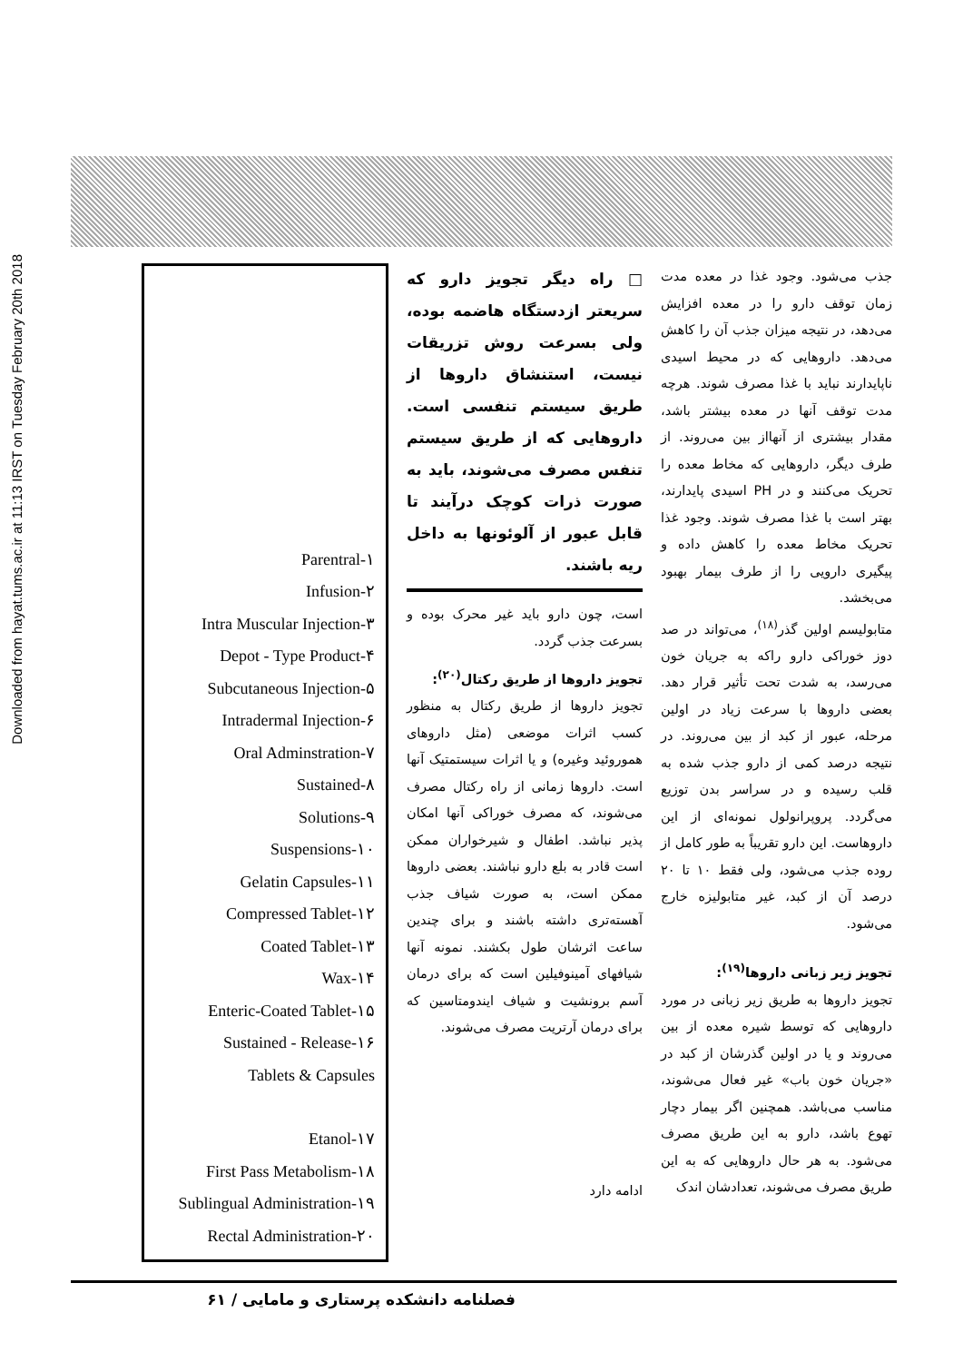Downloaded from hayat.tums.ac.ir at 11:13 IRST on Tuesday February 20th 2018
جذب می‌شود. وجود غذا در معده مدت زمان توقف دارو را در معده افزایش می‌دهد، در نتیجه میزان جذب آن را کاهش می‌دهد. داروهایی که در محیط اسیدی ناپایدارند نباید با غذا مصرف شوند. هرچه مدت توقف آنها در معده بیشتر باشد، مقدار بیشتری از آنهااز بین می‌روند. از طرف دیگر، داروهایی که مخاط معده را تحریک می‌کنند و در PH اسیدی پایدارند، بهتر است با غذا مصرف شوند. وجود غذا تحریک مخاط معده را کاهش داده و پیگیری دارویی را از طرف بیمار بهبود می‌بخشد.
متابولیسم اولین گذر<sup>(۱۸)</sup>، می‌تواند در صد دوز خوراکی دارو راکه به جریان خون می‌رسد، به شدت تحت تأثیر قرار دهد. بعضی داروها با سرعت زیاد در اولین مرحله، عبور از کبد از بین می‌روند. در نتیجه درصد کمی از دارو جذب شده به قلب رسیده و در سراسر بدن توزیع می‌گردد. پروپرانولول نمونه‌ای از این داروهاست. این دارو تقریباً به طور کامل از روده جذب می‌شود، ولی فقط ۱۰ تا ۲۰ درصد آن از کبد، غیر متابولیزه خارج می‌شود.
تجویز زیر زبانی داروها<sup>(۱۹)</sup>:
تجویز داروها به طریق زیر زبانی در مورد داروهایی که توسط شیره معده از بین می‌روند و یا در اولین گذرشان از کبد در «جریان خون باب» غیر فعال می‌شوند، مناسب می‌باشد. همچنین اگر بیمار دچار تهوع باشد، دارو به این طریق مصرف می‌شود. به هر حال داروهایی که به این طریق مصرف می‌شوند، تعدادشان اندک
□ راه دیگر تجویز دارو که سریعتر ازدستگاه هاضمه بوده، ولی بسرعت روش تزریقات نیست، استنشاق داروها از طریق سیستم تنفسی است. داروهایی که از طریق سیستم تنفس مصرف می‌شوند، باید به صورت ذرات کوچک درآیند تا قابل عبور از آلوئونها به داخل ریه باشند.
است، چون دارو باید غیر محرک بوده و بسرعت جذب گردد.
تجویز داروها از طریق رکتال<sup>(۲۰)</sup>:
تجویز داروها از طریق رکتال به منظور کسب اثرات موضعی (مثل داروهای هموروئید وغیره) و یا اثرات سیستمتیک آنها است. داروها زمانی از راه رکتال مصرف می‌شوند، که مصرف خوراکی آنها امکان پذیر نباشد. اطفال و شیرخواران ممکن است قادر به بلع دارو نباشند. بعضی داروها ممکن است، به صورت شیاف جذب آهسته‌تری داشته باشند و برای چندین ساعت اثرشان طول بکشند. نمونه آنها شیافهای آمینوفیلین است که برای درمان آسم برونشیت و شیاف ایندومتاسین که برای درمان آرتریت مصرف می‌شوند.
ادامه دارد
Parentral-۱
Infusion-۲
Intra Muscular Injection-۳
Depot - Type Product-۴
Subcutaneous Injection-۵
Intradermal Injection-۶
Oral Adminstration-۷
Sustained-۸
Solutions-۹
Suspensions-۱۰
Gelatin Capsules-۱۱
Compressed Tablet-۱۲
Coated Tablet-۱۳
Wax-۱۴
Enteric-Coated Tablet-۱۵
Sustained - Release-۱۶
Tablets & Capsules
Etanol-۱۷
First Pass Metabolism-۱۸
Sublingual Administration-۱۹
Rectal Administration-۲۰
فصلنامه دانشکده پرستاری و مامایی / ۶۱